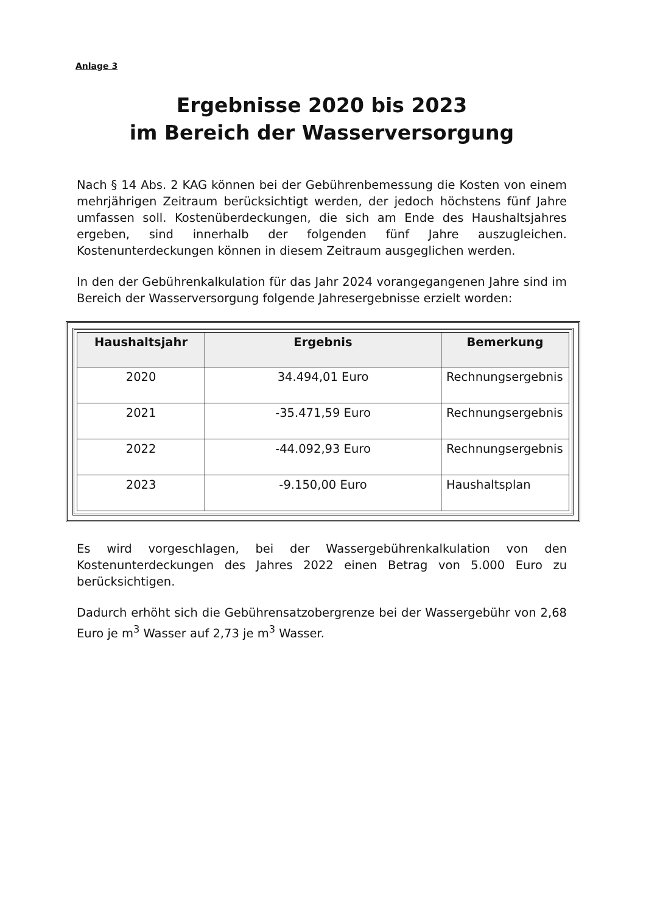Anlage 3
Ergebnisse 2020 bis 2023
im Bereich der Wasserversorgung
Nach § 14 Abs. 2 KAG können bei der Gebührenbemessung die Kosten von einem mehrjährigen Zeitraum berücksichtigt werden, der jedoch höchstens fünf Jahre umfassen soll. Kostenüberdeckungen, die sich am Ende des Haushaltsjahres ergeben, sind innerhalb der folgenden fünf Jahre auszugleichen. Kostenunterdeckungen können in diesem Zeitraum ausgeglichen werden.
In den der Gebührenkalkulation für das Jahr 2024 vorangegangenen Jahre sind im Bereich der Wasserversorgung folgende Jahresergebnisse erzielt worden:
| Haushaltsjahr | Ergebnis | Bemerkung |
| --- | --- | --- |
| 2020 | 34.494,01 Euro | Rechnungsergebnis |
| 2021 | -35.471,59 Euro | Rechnungsergebnis |
| 2022 | -44.092,93 Euro | Rechnungsergebnis |
| 2023 | -9.150,00 Euro | Haushaltsplan |
Es wird vorgeschlagen, bei der Wassergebührenkalkulation von den Kostenunterdeckungen des Jahres 2022 einen Betrag von 5.000 Euro zu berücksichtigen.
Dadurch erhöht sich die Gebührensatzobergrenze bei der Wassergebühr von 2,68 Euro je m<sup>3</sup> Wasser auf 2,73 je m<sup>3</sup> Wasser.